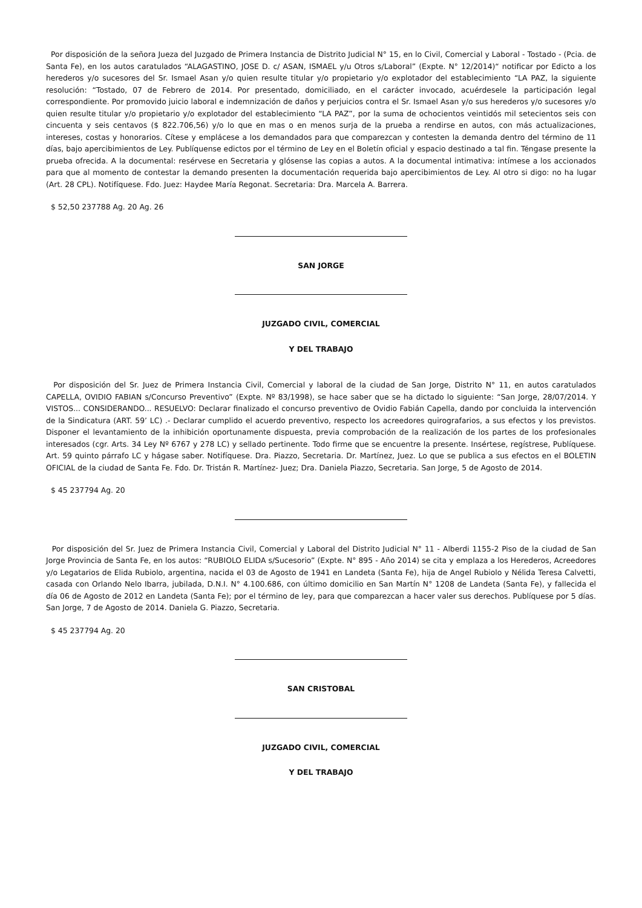Por disposición de la señora Jueza del Juzgado de Primera Instancia de Distrito Judicial N° 15, en lo Civil, Comercial y Laboral - Tostado - (Pcia. de Santa Fe), en los autos caratulados “ALAGASTINO, JOSE D. c/ ASAN, ISMAEL y/u Otros s/Laboral” (Expte. N° 12/2014)“ notificar por Edicto a los herederos y/o sucesores del Sr. Ismael Asan y/o quien resulte titular y/o propietario y/o explotador del establecimiento “LA PAZ, la siguiente resolución: “Tostado, 07 de Febrero de 2014. Por presentado, domiciliado, en el carácter invocado, acuérdesele la participación legal correspondiente. Por promovido juicio laboral e indemnización de daños y perjuicios contra el Sr. Ismael Asan y/o sus herederos y/o sucesores y/o quien resulte titular y/o propietario y/o explotador del establecimiento “LA PAZ”, por la suma de ochocientos veintidós mil setecientos seis con cincuenta y seis centavos ($ 822.706,56) y/o lo que en mas o en menos surja de la prueba a rendirse en autos, con más actualizaciones, intereses, costas y honorarios. Cítese y emplácese a los demandados para que comparezcan y contesten la demanda dentro del término de 11 días, bajo apercibimientos de Ley. Publíquense edictos por el término de Ley en el Boletín oficial y espacio destinado a tal fin. Téngase presente la prueba ofrecida. A la documental: resérvese en Secretaria y glósense las copias a autos. A la documental intimativa: intímese a los accionados para que al momento de contestar la demando presenten la documentación requerida bajo apercibimientos de Ley. Al otro si digo: no ha lugar (Art. 28 CPL). Notifíquese. Fdo. Juez: Haydee María Regonat. Secretaria: Dra. Marcela A. Barrera.
$ 52,50 237788 Ag. 20 Ag. 26
SAN JORGE
JUZGADO CIVIL, COMERCIAL
Y DEL TRABAJO
Por disposición del Sr. Juez de Primera Instancia Civil, Comercial y laboral de la ciudad de San Jorge, Distrito N° 11, en autos caratulados CAPELLA, OVIDIO FABIAN s/Concurso Preventivo” (Expte. Nº 83/1998), se hace saber que se ha dictado lo siguiente: “San Jorge, 28/07/2014. Y VISTOS... CONSIDERANDO... RESUELVO: Declarar finalizado el concurso preventivo de Ovidio Fabián Capella, dando por concluida la intervención de la Sindicatura (ART. 59’ LC) .- Declarar cumplido el acuerdo preventivo, respecto los acreedores quirografarios, a sus efectos y los previstos. Disponer el levantamiento de la inhibición oportunamente dispuesta, previa comprobación de la realización de los partes de los profesionales interesados (cgr. Arts. 34 Ley Nº 6767 y 278 LC) y sellado pertinente. Todo firme que se encuentre la presente. Insértese, regístrese, Publíquese. Art. 59 quinto párrafo LC y hágase saber. Notifíquese. Dra. Piazzo, Secretaria. Dr. Martínez, Juez. Lo que se publica a sus efectos en el BOLETIN OFICIAL de la ciudad de Santa Fe. Fdo. Dr. Tristán R. Martínez- Juez; Dra. Daniela Piazzo, Secretaria. San Jorge, 5 de Agosto de 2014.
$ 45 237794 Ag. 20
Por disposición del Sr. Juez de Primera Instancia Civil, Comercial y Laboral del Distrito Judicial N° 11 - Alberdi 1155-2 Piso de la ciudad de San Jorge Provincia de Santa Fe, en los autos: “RUBIOLO ELIDA s/Sucesorio” (Expte. N° 895 - Año 2014) se cita y emplaza a los Herederos, Acreedores y/o Legatarios de Elida Rubiolo, argentina, nacida el 03 de Agosto de 1941 en Landeta (Santa Fe), hija de Angel Rubiolo y Nélida Teresa Calvetti, casada con Orlando Nelo Ibarra, jubilada, D.N.I. N° 4.100.686, con último domicilio en San Martín N° 1208 de Landeta (Santa Fe), y fallecida el día 06 de Agosto de 2012 en Landeta (Santa Fe); por el término de ley, para que comparezcan a hacer valer sus derechos. Publíquese por 5 días. San Jorge, 7 de Agosto de 2014. Daniela G. Piazzo, Secretaria.
$ 45 237794 Ag. 20
SAN CRISTOBAL
JUZGADO CIVIL, COMERCIAL
Y DEL TRABAJO